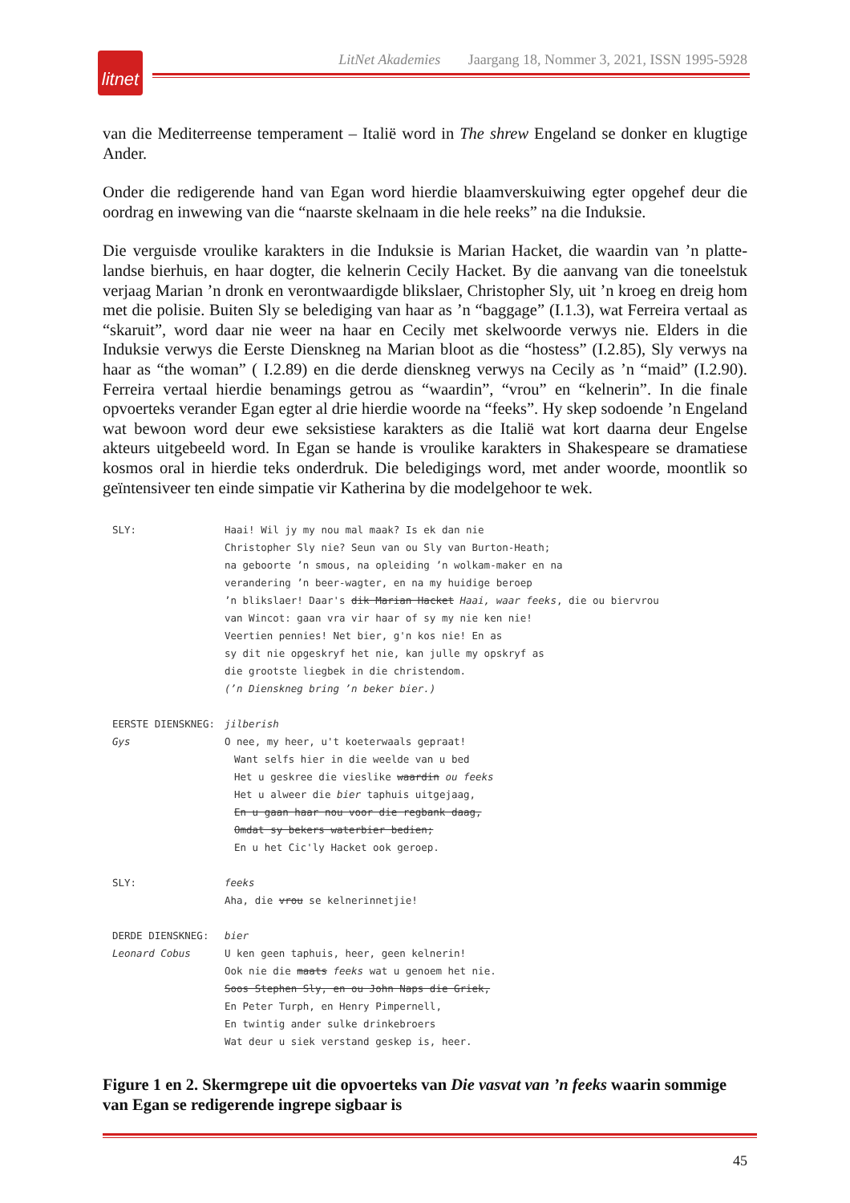litnet
LitNet Akademies Jaargang 18, Nommer 3, 2021, ISSN 1995-5928
van die Mediterreense temperament – Italië word in The shrew Engeland se donker en klugtige Ander.
Onder die redigerende hand van Egan word hierdie blaamverskuiwing egter opgehef deur die oordrag en inwewing van die “naarste skelnaam in die hele reeks” na die Induksie.
Die verguisde vroulike karakters in die Induksie is Marian Hacket, die waardin van ’n platte-landse bierhuis, en haar dogter, die kelnerin Cecily Hacket. By die aanvang van die toneelstuk verjaag Marian ’n dronk en verontwaardigde blikslaer, Christopher Sly, uit ’n kroeg en dreig hom met die polisie. Buiten Sly se belediging van haar as ’n “baggage” (I.1.3), wat Ferreira vertaal as “skaruit”, word daar nie weer na haar en Cecily met skelwoorde verwys nie. Elders in die Induksie verwys die Eerste Dienskneg na Marian bloot as die “hostess” (I.2.85), Sly verwys na haar as “the woman” ( I.2.89) en die derde dienskneg verwys na Cecily as ’n “maid” (I.2.90). Ferreira vertaal hierdie benamings getrou as “waardin”, “vrou” en “kelnerin”. In die finale opvoerteks verander Egan egter al drie hierdie woorde na “feeks”. Hy skep sodoende ’n Engeland wat bewoon word deur ewe seksistiese karakters as die Italië wat kort daarna deur Engelse akteurs uitgebeeld word. In Egan se hande is vroulike karakters in Shakespeare se dramatiese kosmos oral in hierdie teks onderdruk. Die beledigings word, met ander woorde, moontlik so geïntensiveer ten einde simpatie vir Katherina by die modelgehoor te wek.
SLY: Haai! Wil jy my nou mal maak? Is ek dan nie
Christopher Sly nie? Seun van ou Sly van Burton-Heath;
na geboorte ʼn smous, na opleiding ʼn wolkam-maker en na
verandering ʼn beer-wagter, en na my huidige beroep
ʼn blikslaer! Daar's dik Marian Hacket Haai, waar feeks, die ou biervrou
van Wincot: gaan vra vir haar of sy my nie ken nie!
Veertien pennies! Net bier, g'n kos nie! En as
sy dit nie opgeskryf het nie, kan julle my opskryf as
die grootste liegbek in die christendom.
(ʼn Dienskneg bring ʼn beker bier.)
EERSTE DIENSKNEG:
Gys
jilberish
O nee, my heer, u't koeterwaals gepraat!
Want selfs hier in die weelde van u bed
Het u geskree die vieslike waardin ou feeks
Het u alweer die bier taphuis uitgejaag,
En u gaan haar nou voor die regbank daag,
Omdat sy bekers waterbier bedien;
En u het Cic'ly Hacket ook geroep.
SLY: feeks
Aha, die vrou se kelnerinnetjie!
DERDE DIENSKNEG:
Leonard Cobus
bier
U ken geen taphuis, heer, geen kelnerin!
Ook nie die maats feeks wat u genoem het nie.
Soos Stephen Sly, en ou John Naps die Griek,
En Peter Turph, en Henry Pimpernell,
En twintig ander sulke drinkebroers
Wat deur u siek verstand geskep is, heer.
Figure 1 en 2. Skermgrepe uit die opvoerteks van Die vasvat van ’n feeks waarin sommige van Egan se redigerende ingrepe sigbaar is
45